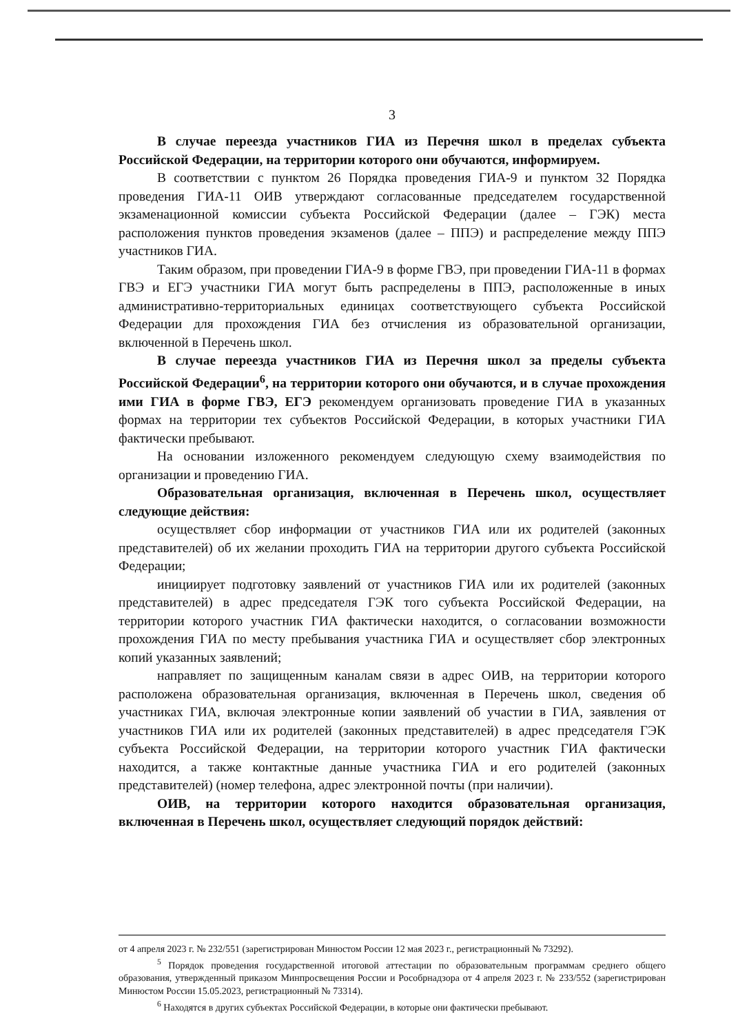3
В случае переезда участников ГИА из Перечня школ в пределах субъекта Российской Федерации, на территории которого они обучаются, информируем.
В соответствии с пунктом 26 Порядка проведения ГИА-9 и пунктом 32 Порядка проведения ГИА-11 ОИВ утверждают согласованные председателем государственной экзаменационной комиссии субъекта Российской Федерации (далее – ГЭК) места расположения пунктов проведения экзаменов (далее – ППЭ) и распределение между ППЭ участников ГИА.
Таким образом, при проведении ГИА-9 в форме ГВЭ, при проведении ГИА-11 в формах ГВЭ и ЕГЭ участники ГИА могут быть распределены в ППЭ, расположенные в иных административно-территориальных единицах соответствующего субъекта Российской Федерации для прохождения ГИА без отчисления из образовательной организации, включенной в Перечень школ.
В случае переезда участников ГИА из Перечня школ за пределы субъекта Российской Федерации<sup>6</sup>, на территории которого они обучаются, и в случае прохождения ими ГИА в форме ГВЭ, ЕГЭ рекомендуем организовать проведение ГИА в указанных формах на территории тех субъектов Российской Федерации, в которых участники ГИА фактически пребывают.
На основании изложенного рекомендуем следующую схему взаимодействия по организации и проведению ГИА.
Образовательная организация, включенная в Перечень школ, осуществляет следующие действия:
осуществляет сбор информации от участников ГИА или их родителей (законных представителей) об их желании проходить ГИА на территории другого субъекта Российской Федерации;
инициирует подготовку заявлений от участников ГИА или их родителей (законных представителей) в адрес председателя ГЭК того субъекта Российской Федерации, на территории которого участник ГИА фактически находится, о согласовании возможности прохождения ГИА по месту пребывания участника ГИА и осуществляет сбор электронных копий указанных заявлений;
направляет по защищенным каналам связи в адрес ОИВ, на территории которого расположена образовательная организация, включенная в Перечень школ, сведения об участниках ГИА, включая электронные копии заявлений об участии в ГИА, заявления от участников ГИА или их родителей (законных представителей) в адрес председателя ГЭК субъекта Российской Федерации, на территории которого участник ГИА фактически находится, а также контактные данные участника ГИА и его родителей (законных представителей) (номер телефона, адрес электронной почты (при наличии).
ОИВ, на территории которого находится образовательная организация, включенная в Перечень школ, осуществляет следующий порядок действий:
от 4 апреля 2023 г. № 232/551 (зарегистрирован Минюстом России 12 мая 2023 г., регистрационный № 73292).
<sup>5</sup> Порядок проведения государственной итоговой аттестации по образовательным программам среднего общего образования, утвержденный приказом Минпросвещения России и Рособрнадзора от 4 апреля 2023 г. № 233/552 (зарегистрирован Минюстом России 15.05.2023, регистрационный № 73314).
<sup>6</sup> Находятся в других субъектах Российской Федерации, в которые они фактически пребывают.